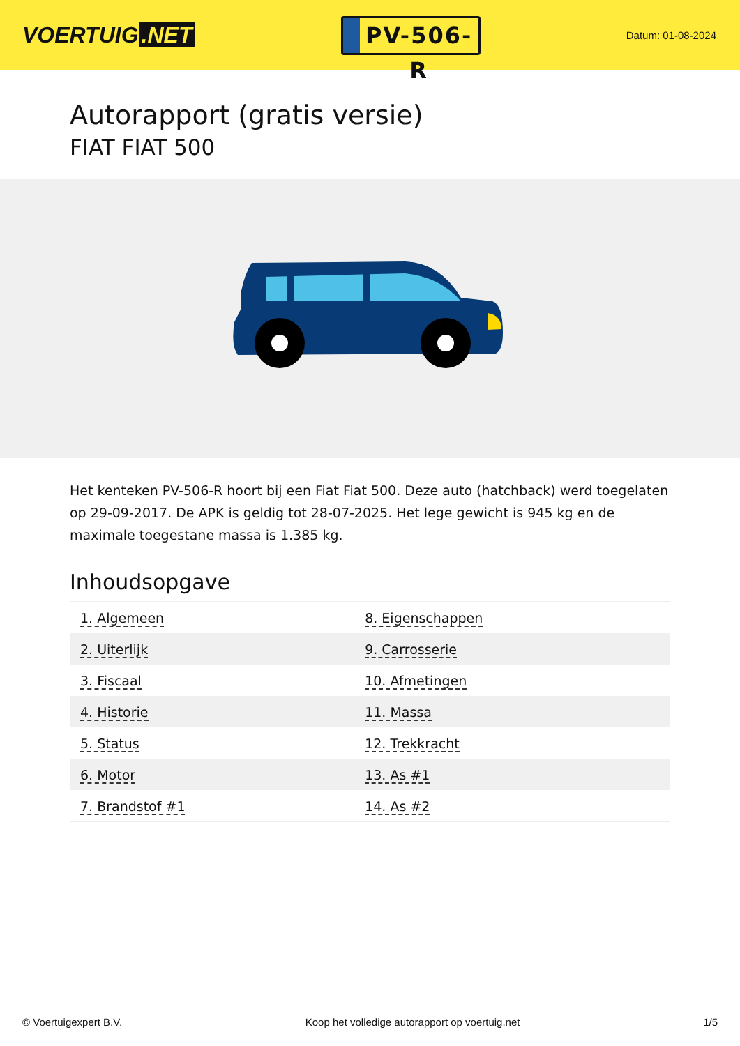VOERTUIG.NET
PV-506-R
Datum: 01-08-2024
Autorapport (gratis versie)
FIAT FIAT 500
Het kenteken PV-506-R hoort bij een Fiat Fiat 500. Deze auto (hatchback) werd toegelaten op 29-09-2017. De APK is geldig tot 28-07-2025. Het lege gewicht is 945 kg en de maximale toegestane massa is 1.385 kg.
Inhoudsopgave
| 1. Algemeen | 8. Eigenschappen |
| 2. Uiterlijk | 9. Carrosserie |
| 3. Fiscaal | 10. Afmetingen |
| 4. Historie | 11. Massa |
| 5. Status | 12. Trekkracht |
| 6. Motor | 13. As #1 |
| 7. Brandstof #1 | 14. As #2 |
© Voertuigexpert B.V. Koop het volledige autorapport op voertuig.net 1/5